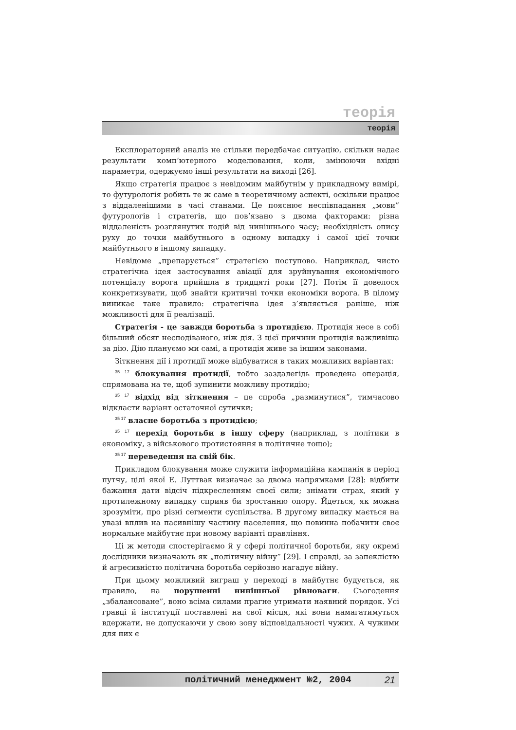теорія
теорія
Експлораторний аналіз не стільки передбачає ситуацію, скільки надає результати комп’ютерного моделювання, коли, змінюючи вхідні параметри, одержуємо інші результати на виході [26].
Якщо стратегія працює з невідомим майбутнім у прикладному вимірі, то футурологія робить те ж саме в теоретичному аспекті, оскільки працює з віддаленішими в часі станами. Це пояснює неспівпадання „мови” футурологів і стратегів, що пов’язано з двома факторами: різна віддаленість розглянутих подій від нинішнього часу; необхідність опису руху до точки майбутнього в одному випадку і самої цієї точки майбутнього в іншому випадку.
Невідоме „препарується” стратегією поступово. Наприклад, чисто стратегічна ідея застосування авіації для зруйнування економічного потенціалу ворога прийшла в тридцяті роки [27]. Потім її довелося конкретизувати, щоб знайти критичні точки економіки ворога. В цілому виникає таке правило: стратегічна ідея з’являється раніше, ніж можливості для її реалізації.
Стратегія - це завжди боротьба з протидією. Протидія несе в собі більший обсяг несподіваного, ніж дія. З цієї причини протидія важливіша за дію. Дію плануємо ми самі, а протидія живе за іншим законами.
Зіткнення дії і протидії може відбуватися в таких можливих варіантах:
<sup>35 17</sup> блокування протидії, тобто заздалегідь проведена операція, спрямована на те, щоб зупинити можливу протидію;
<sup>35 17</sup> відхід від зіткнення – це спроба „разминутися”, тимчасово відкласти варіант остаточної сутички;
<sup>35 17</sup> власне боротьба з протидією;
<sup>35 17</sup> перехід боротьби в іншу сферу (наприклад, з політики в економіку, з військового протистояння в політичне тощо);
<sup>35 17</sup> переведення на свій бік.
Прикладом блокування може служити інформаційна кампанія в період путчу, цілі якої Е. Луттвак визначає за двома напрямками [28]: відбити бажання дати відсіч підкресленням своєї сили; знімати страх, який у протилежному випадку сприяв би зростанню опору. Йдеться, як можна зрозуміти, про різні сегменти суспільства. В другому випадку мається на увазі вплив на пасивнішу частину населення, що повинна побачити своє нормальне майбутнє при новому варіанті правління.
Ці ж методи спостерігаємо й у сфері політичної боротьби, яку окремі дослідники визначають як „політичну війну” [29]. І справді, за запеклістю й агресивністю політична боротьба серйозно нагадує війну.
При цьому можливий виграш у переході в майбутнє будується, як правило, на порушенні нинішньої рівноваги. Сьогодення „збалансоване”, воно всіма силами прагне утримати наявний порядок. Усі гравці й інституції поставлені на свої місця, які вони намагатимуться вдержати, не допускаючи у свою зону відповідальності чужих. А чужими для них є
політичний менеджмент №2, 2004 21